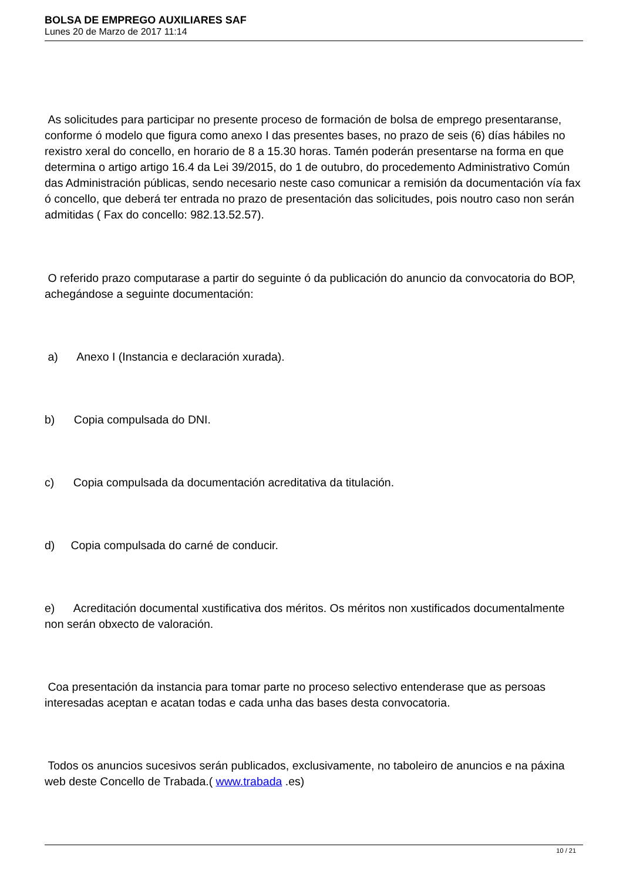BOLSA DE EMPREGO AUXILIARES SAF
Lunes 20 de Marzo de 2017 11:14
As solicitudes para participar no presente proceso de formación de bolsa de emprego presentaranse, conforme ó modelo que figura como anexo I das presentes bases, no prazo de seis (6) días hábiles no rexistro xeral do concello, en horario de 8 a 15.30 horas. Tamén poderán presentarse na forma en que determina o artigo artigo 16.4 da Lei 39/2015, do 1 de outubro, do procedemento Administrativo Común das Administración públicas, sendo necesario neste caso comunicar a remisión da documentación vía fax ó concello, que deberá ter entrada no prazo de presentación das solicitudes, pois noutro caso non serán admitidas ( Fax do concello: 982.13.52.57).
O referido prazo computarase a partir do seguinte ó da publicación do anuncio da convocatoria do BOP, achegándose a seguinte documentación:
a) Anexo I (Instancia e declaración xurada).
b) Copia compulsada do DNI.
c) Copia compulsada da documentación acreditativa da titulación.
d) Copia compulsada do carné de conducir.
e) Acreditación documental xustificativa dos méritos. Os méritos non xustificados documentalmente non serán obxecto de valoración.
Coa presentación da instancia para tomar parte no proceso selectivo entenderase que as persoas interesadas aceptan e acatan todas e cada unha das bases desta convocatoria.
Todos os anuncios sucesivos serán publicados, exclusivamente, no taboleiro de anuncios e na páxina web deste Concello de Trabada.( www.trabada .es)
10 / 21